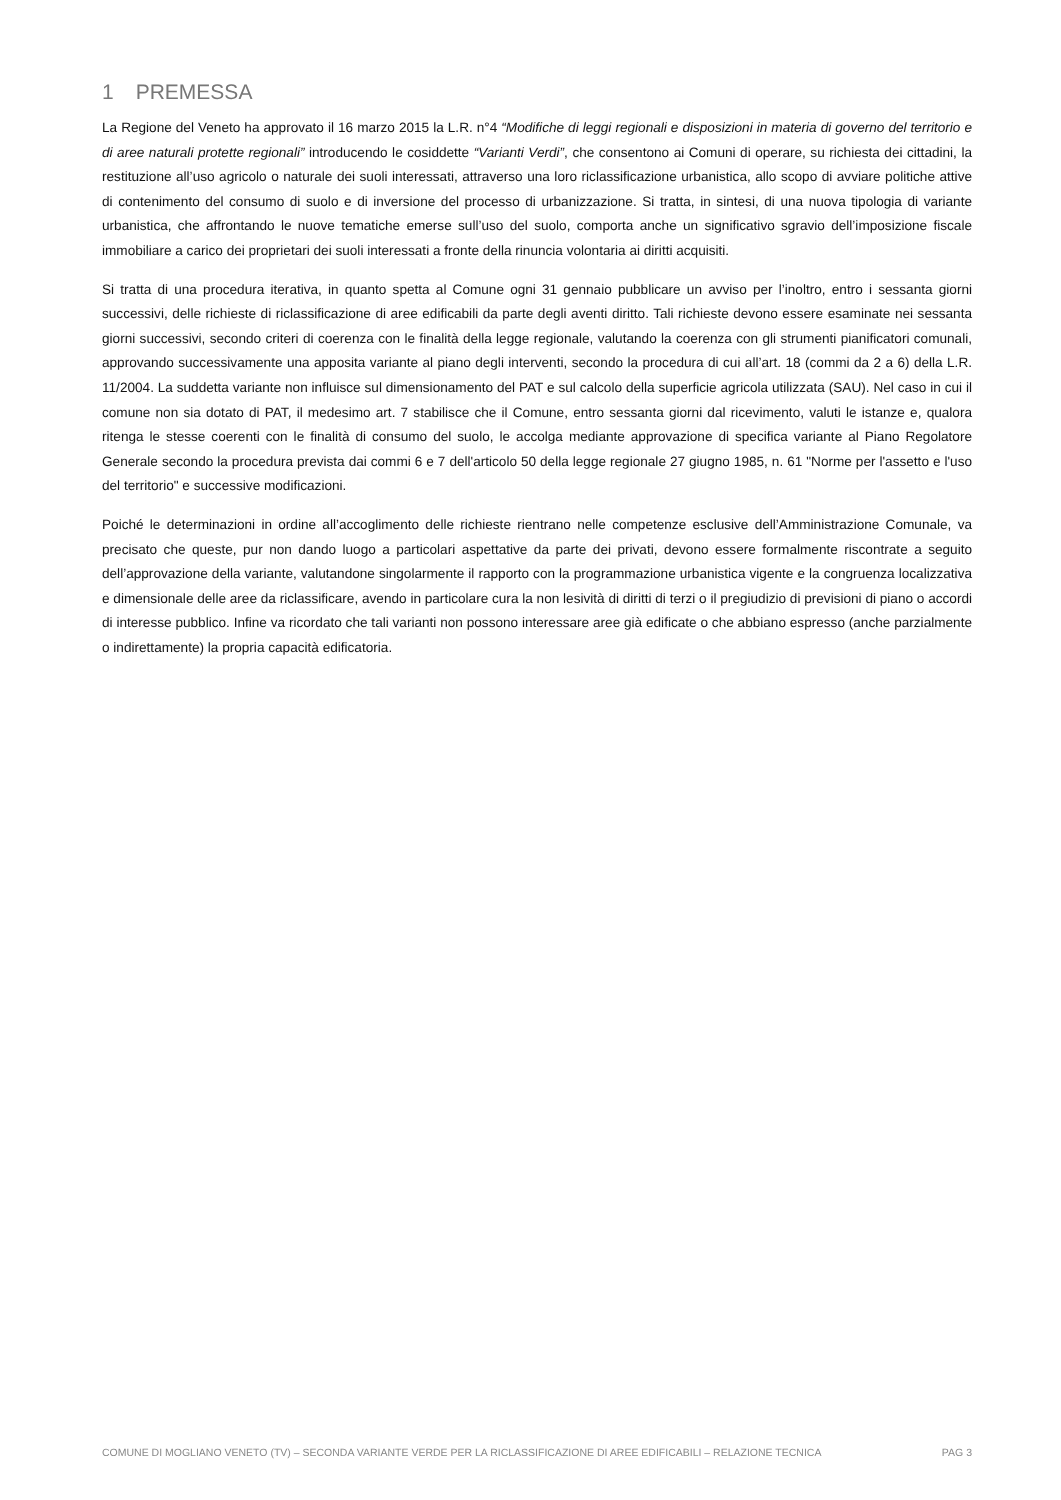1 PREMESSA
La Regione del Veneto ha approvato il 16 marzo 2015 la L.R. n°4 “Modifiche di leggi regionali e disposizioni in materia di governo del territorio e di aree naturali protette regionali” introducendo le cosiddette “Varianti Verdi”, che consentono ai Comuni di operare, su richiesta dei cittadini, la restituzione all’uso agricolo o naturale dei suoli interessati, attraverso una loro riclassificazione urbanistica, allo scopo di avviare politiche attive di contenimento del consumo di suolo e di inversione del processo di urbanizzazione. Si tratta, in sintesi, di una nuova tipologia di variante urbanistica, che affrontando le nuove tematiche emerse sull’uso del suolo, comporta anche un significativo sgravio dell’imposizione fiscale immobiliare a carico dei proprietari dei suoli interessati a fronte della rinuncia volontaria ai diritti acquisiti.
Si tratta di una procedura iterativa, in quanto spetta al Comune ogni 31 gennaio pubblicare un avviso per l’inoltro, entro i sessanta giorni successivi, delle richieste di riclassificazione di aree edificabili da parte degli aventi diritto. Tali richieste devono essere esaminate nei sessanta giorni successivi, secondo criteri di coerenza con le finalità della legge regionale, valutando la coerenza con gli strumenti pianificatori comunali, approvando successivamente una apposita variante al piano degli interventi, secondo la procedura di cui all’art. 18 (commi da 2 a 6) della L.R. 11/2004. La suddetta variante non influisce sul dimensionamento del PAT e sul calcolo della superficie agricola utilizzata (SAU). Nel caso in cui il comune non sia dotato di PAT, il medesimo art. 7 stabilisce che il Comune, entro sessanta giorni dal ricevimento, valuti le istanze e, qualora ritenga le stesse coerenti con le finalità di consumo del suolo, le accolga mediante approvazione di specifica variante al Piano Regolatore Generale secondo la procedura prevista dai commi 6 e 7 dell'articolo 50 della legge regionale 27 giugno 1985, n. 61 "Norme per l'assetto e l'uso del territorio" e successive modificazioni.
Poiché le determinazioni in ordine all’accoglimento delle richieste rientrano nelle competenze esclusive dell’Amministrazione Comunale, va precisato che queste, pur non dando luogo a particolari aspettative da parte dei privati, devono essere formalmente riscontrate a seguito dell’approvazione della variante, valutandone singolarmente il rapporto con la programmazione urbanistica vigente e la congruenza localizzativa e dimensionale delle aree da riclassificare, avendo in particolare cura la non lesività di diritti di terzi o il pregiudizio di previsioni di piano o accordi di interesse pubblico. Infine va ricordato che tali varianti non possono interessare aree già edificate o che abbiano espresso (anche parzialmente o indirettamente) la propria capacità edificatoria.
COMUNE DI MOGLIANO VENETO (TV) – SECONDA VARIANTE VERDE PER LA RICLASSIFICAZIONE DI AREE EDIFICABILI – RELAZIONE TECNICA PAG 3